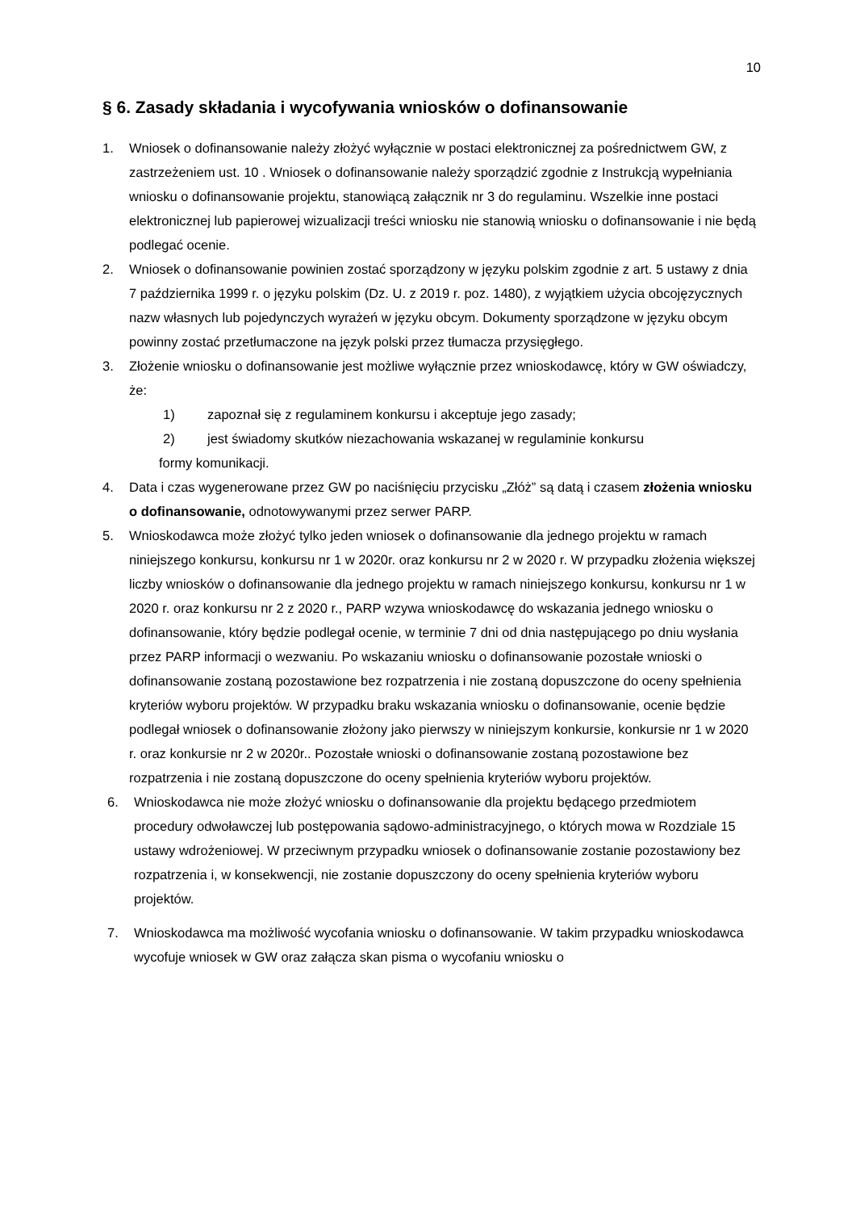10
§ 6. Zasady składania i wycofywania wniosków o dofinansowanie
1. Wniosek o dofinansowanie należy złożyć wyłącznie w postaci elektronicznej za pośrednictwem GW, z zastrzeżeniem ust. 10 . Wniosek o dofinansowanie należy sporządzić zgodnie z Instrukcją wypełniania wniosku o dofinansowanie projektu, stanowiącą załącznik nr 3 do regulaminu. Wszelkie inne postaci elektronicznej lub papierowej wizualizacji treści wniosku nie stanowią wniosku o dofinansowanie i nie będą podlegać ocenie.
2. Wniosek o dofinansowanie powinien zostać sporządzony w języku polskim zgodnie z art. 5 ustawy z dnia 7 października 1999 r. o języku polskim (Dz. U. z 2019 r. poz. 1480), z wyjątkiem użycia obcojęzycznych nazw własnych lub pojedynczych wyrażeń w języku obcym. Dokumenty sporządzone w języku obcym powinny zostać przetłumaczone na język polski przez tłumacza przysięgłego.
3. Złożenie wniosku o dofinansowanie jest możliwe wyłącznie przez wnioskodawcę, który w GW oświadczy, że:
1) zapoznał się z regulaminem konkursu i akceptuje jego zasady;
2) jest świadomy skutków niezachowania wskazanej w regulaminie konkursu
formy komunikacji.
4. Data i czas wygenerowane przez GW po naciśnięciu przycisku „Złóż” są datą i czasem złożenia wniosku o dofinansowanie, odnotowywanymi przez serwer PARP.
5. Wnioskodawca może złożyć tylko jeden wniosek o dofinansowanie dla jednego projektu w ramach niniejszego konkursu, konkursu nr 1 w 2020r. oraz konkursu nr 2 w 2020 r. W przypadku złożenia większej liczby wniosków o dofinansowanie dla jednego projektu w ramach niniejszego konkursu, konkursu nr 1 w 2020 r. oraz konkursu nr 2 z 2020 r., PARP wzywa wnioskodawcę do wskazania jednego wniosku o dofinansowanie, który będzie podlegał ocenie, w terminie 7 dni od dnia następującego po dniu wysłania przez PARP informacji o wezwaniu. Po wskazaniu wniosku o dofinansowanie pozostałe wnioski o dofinansowanie zostaną pozostawione bez rozpatrzenia i nie zostaną dopuszczone do oceny spełnienia kryteriów wyboru projektów. W przypadku braku wskazania wniosku o dofinansowanie, ocenie będzie podlegał wniosek o dofinansowanie złożony jako pierwszy w niniejszym konkursie, konkursie nr 1 w 2020 r. oraz konkursie nr 2 w 2020r.. Pozostałe wnioski o dofinansowanie zostaną pozostawione bez rozpatrzenia i nie zostaną dopuszczone do oceny spełnienia kryteriów wyboru projektów.
6. Wnioskodawca nie może złożyć wniosku o dofinansowanie dla projektu będącego przedmiotem procedury odwoławczej lub postępowania sądowo-administracyjnego, o których mowa w Rozdziale 15 ustawy wdrożeniowej. W przeciwnym przypadku wniosek o dofinansowanie zostanie pozostawiony bez rozpatrzenia i, w konsekwencji, nie zostanie dopuszczony do oceny spełnienia kryteriów wyboru projektów.
7. Wnioskodawca ma możliwość wycofania wniosku o dofinansowanie. W takim przypadku wnioskodawca wycofuje wniosek w GW oraz załącza skan pisma o wycofaniu wniosku o